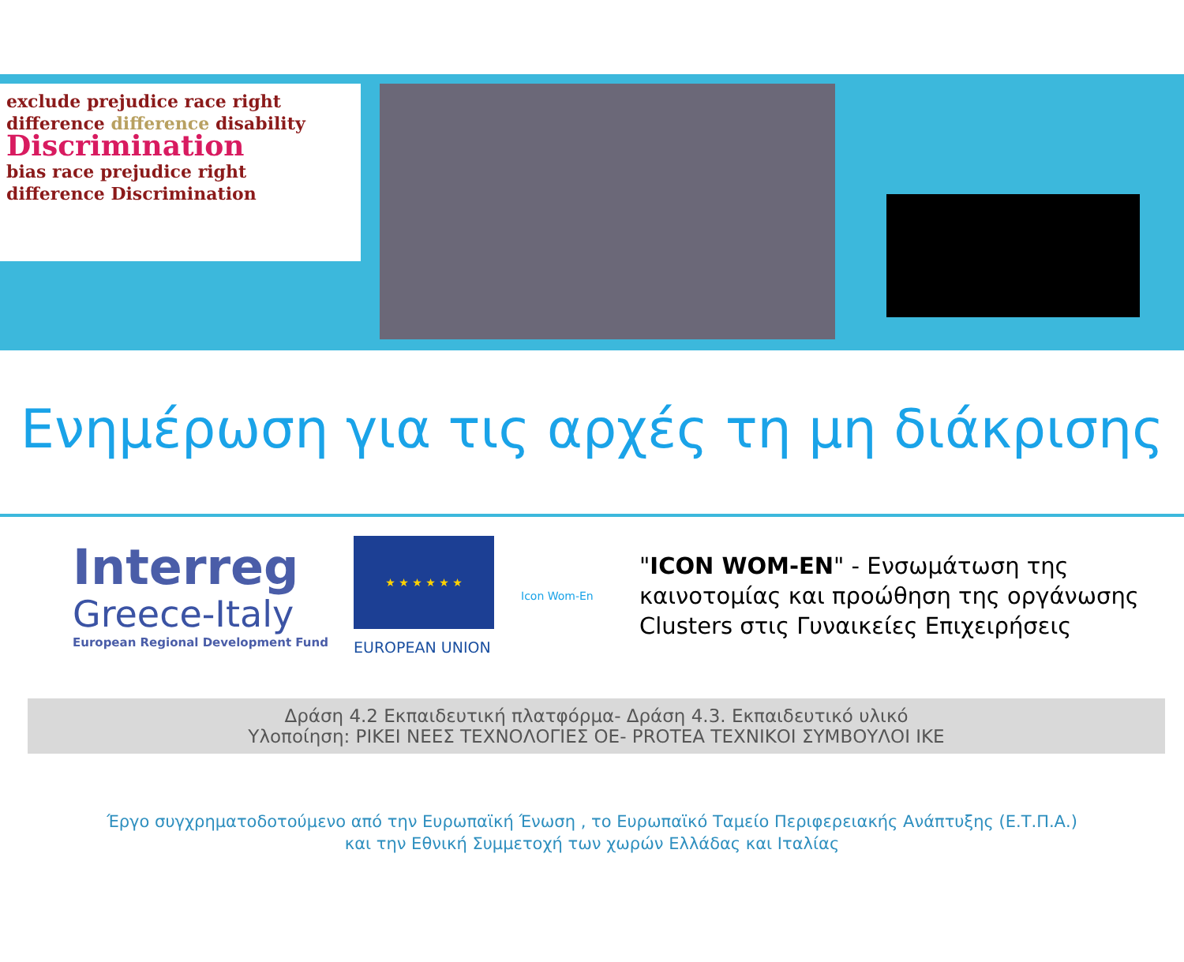exclude prejudice race right
difference difference disability
Discrimination
bias race prejudice right
difference Discrimination
Ενημέρωση για τις αρχές τη μη διάκρισης
Interreg
Greece-Italy
European Regional Development Fund
★ ★ ★ ★ ★ ★
EUROPEAN UNION
Icon Wom-En
"ICON WOM-EN" - Ενσωμάτωση της
καινοτομίας και προώθηση της οργάνωσης
Clusters στις Γυναικείες Επιχειρήσεις
Δράση 4.2 Εκπαιδευτική πλατφόρμα- Δράση 4.3. Εκπαιδευτικό υλικό
Υλοποίηση: ΡΙΚΕΙ ΝΕΕΣ ΤΕΧΝΟΛΟΓΙΕΣ ΟΕ- PROTEA ΤΕΧΝΙΚΟΙ ΣΥΜΒΟΥΛΟΙ ΙΚΕ
Έργο συγχρηματοδοτούμενο από την Ευρωπαϊκή Ένωση , το Ευρωπαϊκό Ταμείο Περιφερειακής Ανάπτυξης (Ε.Τ.Π.Α.)
και την Εθνική Συμμετοχή των χωρών Ελλάδας και Ιταλίας